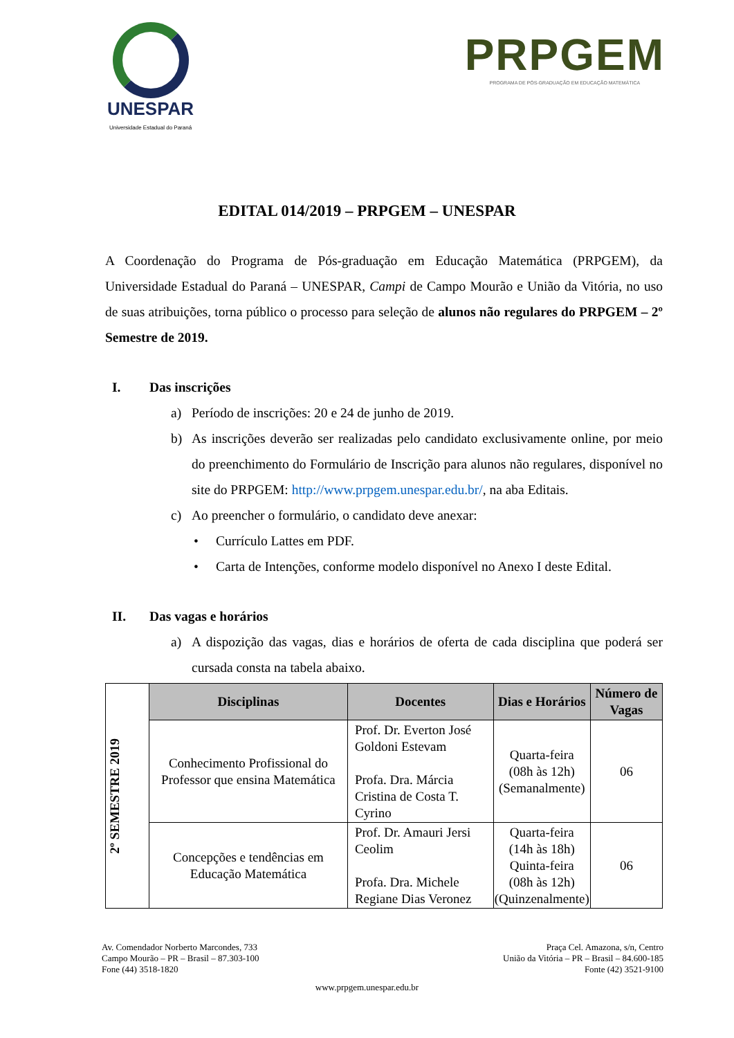UNESPAR
Universidade Estadual do Paraná
PRPGEM
PROGRAMA DE PÓS-GRADUAÇÃO EM EDUCAÇÃO MATEMÁTICA
EDITAL 014/2019 – PRPGEM – UNESPAR
A Coordenação do Programa de Pós-graduação em Educação Matemática (PRPGEM), da Universidade Estadual do Paraná – UNESPAR, Campi de Campo Mourão e União da Vitória, no uso de suas atribuições, torna público o processo para seleção de alunos não regulares do PRPGEM – 2º Semestre de 2019.
I. Das inscrições
a) Período de inscrições: 20 e 24 de junho de 2019.
b) As inscrições deverão ser realizadas pelo candidato exclusivamente online, por meio do preenchimento do Formulário de Inscrição para alunos não regulares, disponível no site do PRPGEM: http://www.prpgem.unespar.edu.br/, na aba Editais.
c) Ao preencher o formulário, o candidato deve anexar:
• Currículo Lattes em PDF.
• Carta de Intenções, conforme modelo disponível no Anexo I deste Edital.
II. Das vagas e horários
a) A dispozição das vagas, dias e horários de oferta de cada disciplina que poderá ser cursada consta na tabela abaixo.
| 2º SEMESTRE 2019 | Disciplinas | Docentes | Dias e Horários | Número de Vagas |
| | Conhecimento Profissional do Professor que ensina Matemática | Prof. Dr. Everton José Goldoni Estevam Profa. Dra. Márcia Cristina de Costa T. Cyrino | Quarta-feira (08h às 12h) (Semanalmente) | 06 |
| | Concepções e tendências em Educação Matemática | Prof. Dr. Amauri Jersi Ceolim Profa. Dra. Michele Regiane Dias Veronez | Quarta-feira (14h às 18h) Quinta-feira (08h às 12h) (Quinzenalmente) | 06 |
Av. Comendador Norberto Marcondes, 733
Campo Mourão – PR – Brasil – 87.303-100
Fone (44) 3518-1820
Praça Cel. Amazona, s/n, Centro
União da Vitória – PR – Brasil – 84.600-185
Fonte (42) 3521-9100
www.prpgem.unespar.edu.br